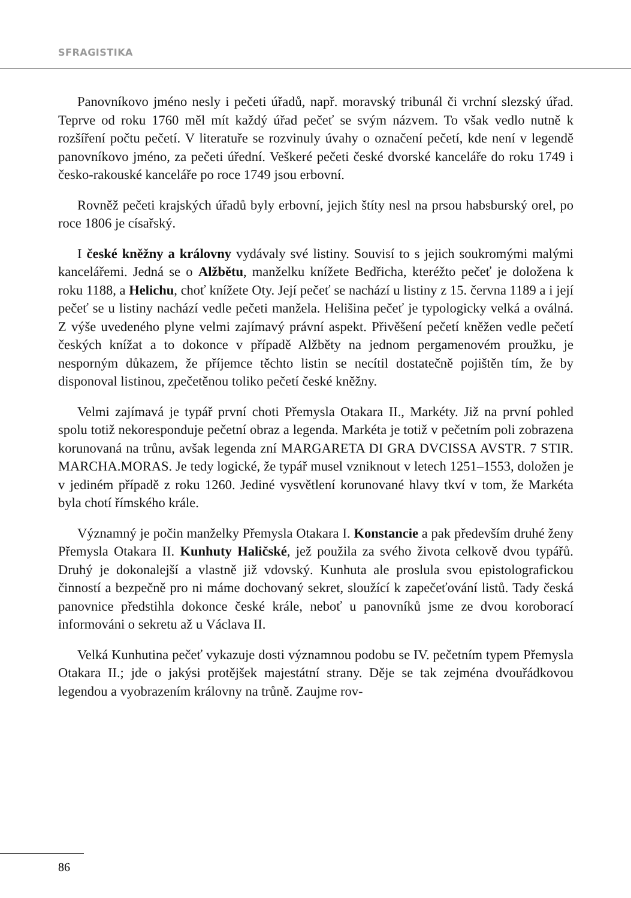SFRAGISTIKA
Panovníkovo jméno nesly i pečeti úřadů, např. moravský tribunál či vrchní slezský úřad. Teprve od roku 1760 měl mít každý úřad pečeť se svým názvem. To však vedlo nutně k rozšíření počtu pečetí. V literatuře se rozvinuly úvahy o označení pečetí, kde není v legendě panovníkovo jméno, za pečeti úřední. Veškeré pečeti české dvorské kanceláře do roku 1749 i česko-rakouské kanceláře po roce 1749 jsou erbovní.
Rovněž pečeti krajských úřadů byly erbovní, jejich štíty nesl na prsou habsburský orel, po roce 1806 je císařský.
I české kněžny a královny vydávaly své listiny. Souvisí to s jejich soukromými malými kancelářemi. Jedná se o Alžbětu, manželku knížete Bedřicha, kteréžto pečeť je doložena k roku 1188, a Helichu, choť knížete Oty. Její pečeť se nachází u listiny z 15. června 1189 a i její pečeť se u listiny nachází vedle pečeti manžela. Helišina pečeť je typologicky velká a oválná. Z výše uvedeného plyne velmi zajímavý právní aspekt. Přivěšení pečetí kněžen vedle pečetí českých knížat a to dokonce v případě Alžběty na jednom pergamenovém proužku, je nesporným důkazem, že příjemce těchto listin se necítil dostatečně pojištěn tím, že by disponoval listinou, zpečetěnou toliko pečetí české kněžny.
Velmi zajímavá je typář první choti Přemysla Otakara II., Markéty. Již na první pohled spolu totiž nekoresponduje pečetní obraz a legenda. Markéta je totiž v pečetním poli zobrazena korunovaná na trůnu, avšak legenda zní MARGARETA DI GRA DVCISSA AVSTR. 7 STIR. MARCHA.MORAS. Je tedy logické, že typář musel vzniknout v letech 1251–1553, doložen je v jediném případě z roku 1260. Jediné vysvětlení korunované hlavy tkví v tom, že Markéta byla chotí římského krále.
Významný je počin manželky Přemysla Otakara I. Konstancie a pak především druhé ženy Přemysla Otakara II. Kunhuty Haličské, jež použila za svého života celkově dvou typářů. Druhý je dokonalejší a vlastně již vdovský. Kunhuta ale proslula svou epistolografickou činností a bezpečně pro ni máme dochovaný sekret, sloužící k zapečeťování listů. Tady česká panovnice předstihla dokonce české krále, neboť u panovníků jsme ze dvou koroborací informováni o sekretu až u Václava II.
Velká Kunhutina pečeť vykazuje dosti významnou podobu se IV. pečetním typem Přemysla Otakara II.; jde o jakýsi protějšek majestátní strany. Děje se tak zejména dvouřádkovou legendou a vyobrazením královny na trůně. Zaujme rov-
86